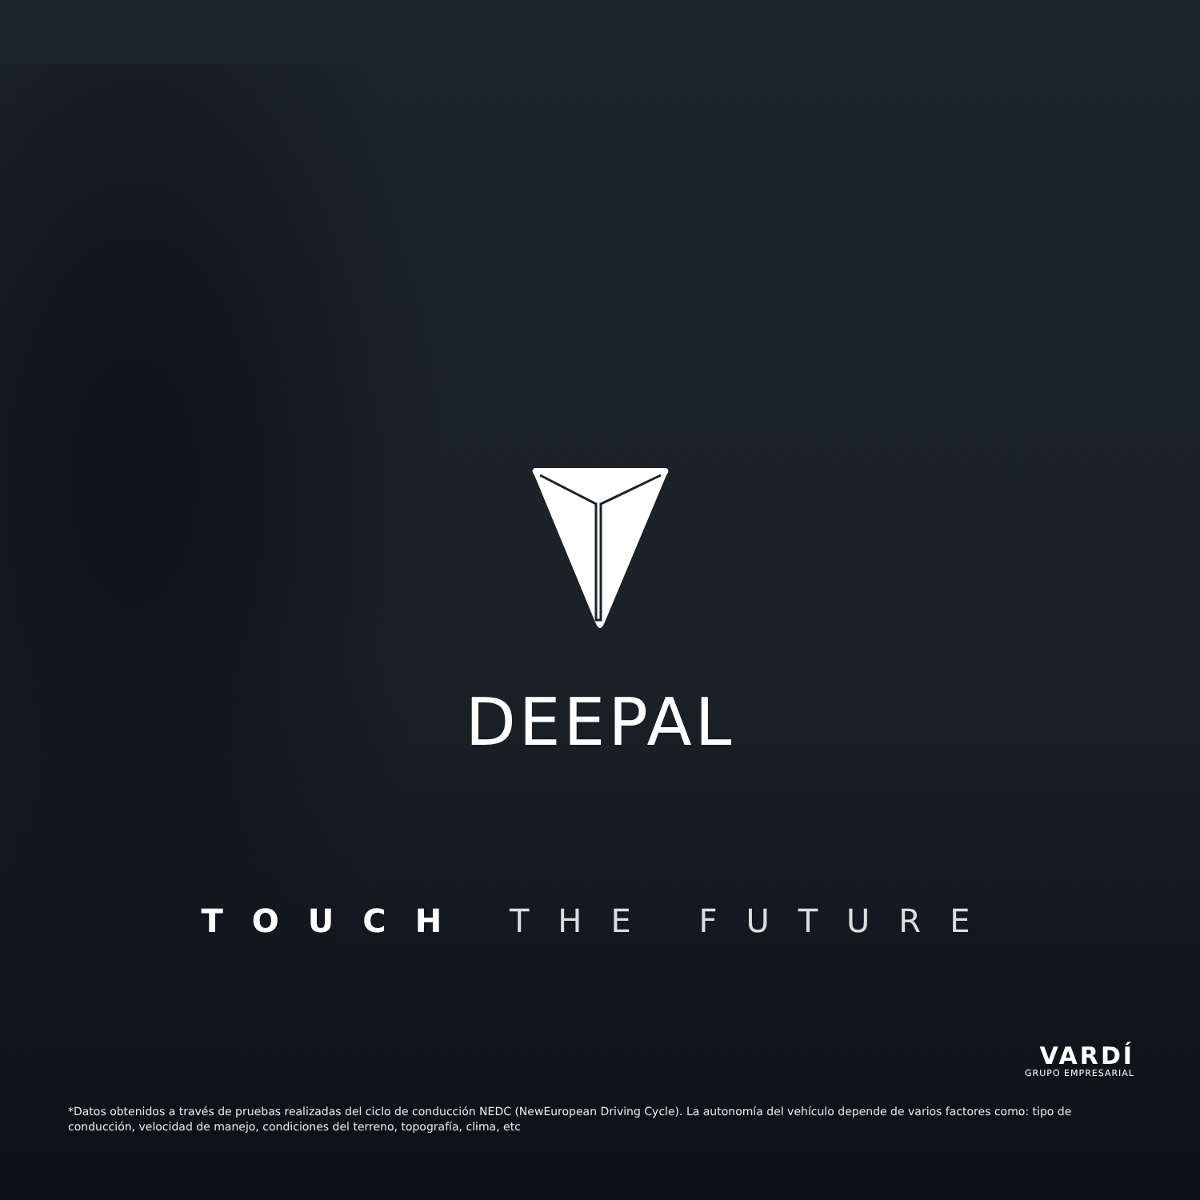DEEPAL
TOUCH THE FUTURE
VARDÍ
GRUPO EMPRESARIAL
*Datos obtenidos a través de pruebas realizadas del ciclo de conducción NEDC (NewEuropean Driving Cycle). La autonomía del vehículo depende de varios factores como: tipo de conducción, velocidad de manejo, condiciones del terreno, topografía, clima, etc